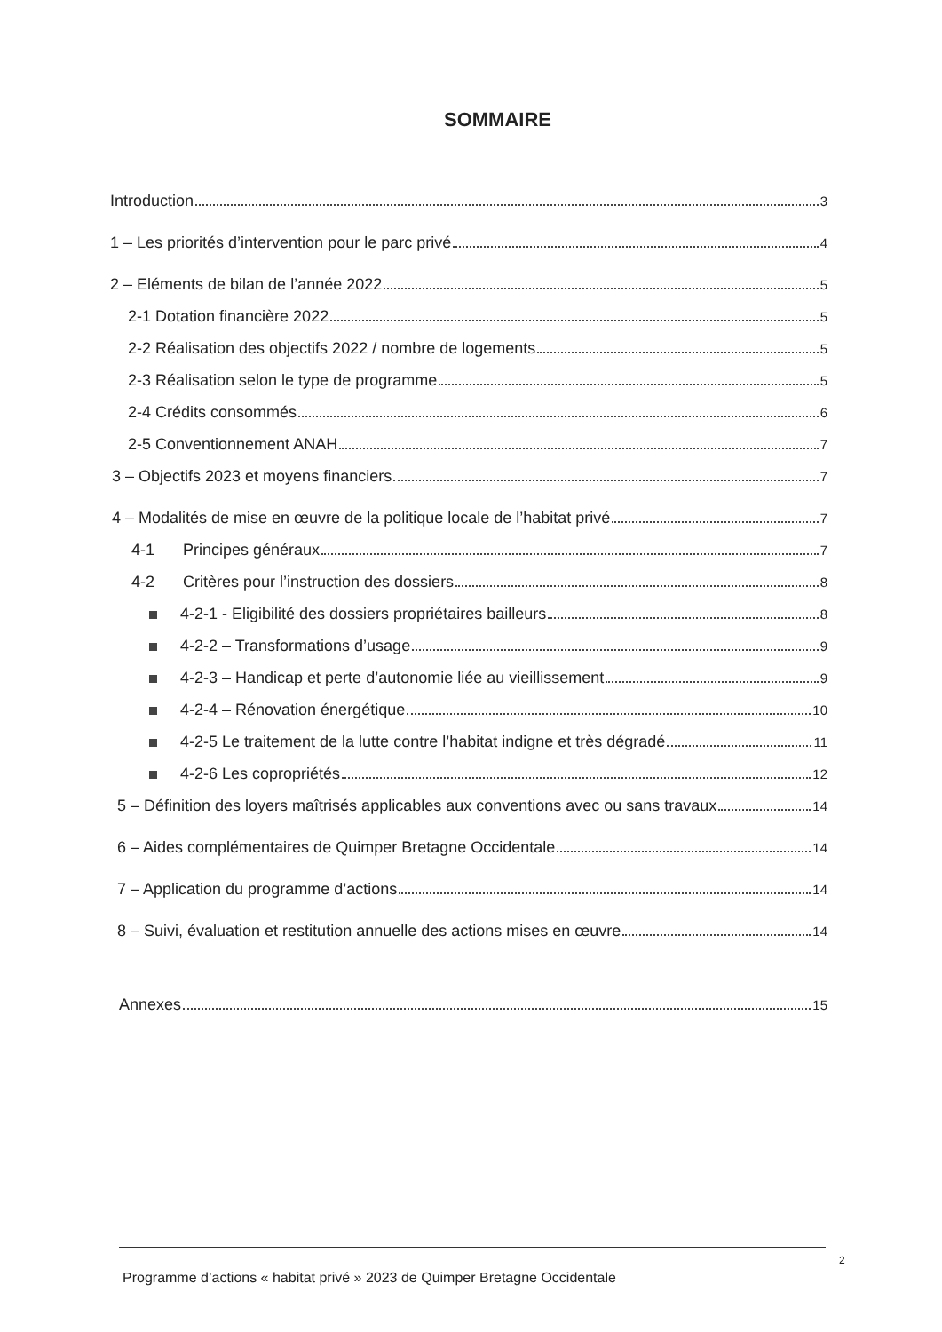SOMMAIRE
Introduction 3
1 – Les priorités d’intervention pour le parc privé 4
2 – Eléments de bilan de l’année 2022 5
2-1 Dotation financière 2022 5
2-2 Réalisation des objectifs 2022 / nombre de logements 5
2-3 Réalisation selon le type de programme 5
2-4 Crédits consommés 6
2-5 Conventionnement ANAH 7
3 – Objectifs 2023 et moyens financiers 7
4 – Modalités de mise en œuvre de la politique locale de l’habitat privé 7
4-1 Principes généraux 7
4-2 Critères pour l’instruction des dossiers 8
4-2-1 - Eligibilité des dossiers propriétaires bailleurs 8
4-2-2 – Transformations d’usage 9
4-2-3 – Handicap et perte d’autonomie liée au vieillissement 9
4-2-4 – Rénovation énergétique 10
4-2-5 Le traitement de la lutte contre l’habitat indigne et très dégradé 11
4-2-6 Les copropriétés 12
5 – Définition des loyers maîtrisés applicables aux conventions avec ou sans travaux 14
6 – Aides complémentaires de Quimper Bretagne Occidentale 14
7 – Application du programme d’actions 14
8 – Suivi, évaluation et restitution annuelle des actions mises en œuvre 14
Annexes 15
2
Programme d’actions « habitat privé » 2023 de Quimper Bretagne Occidentale